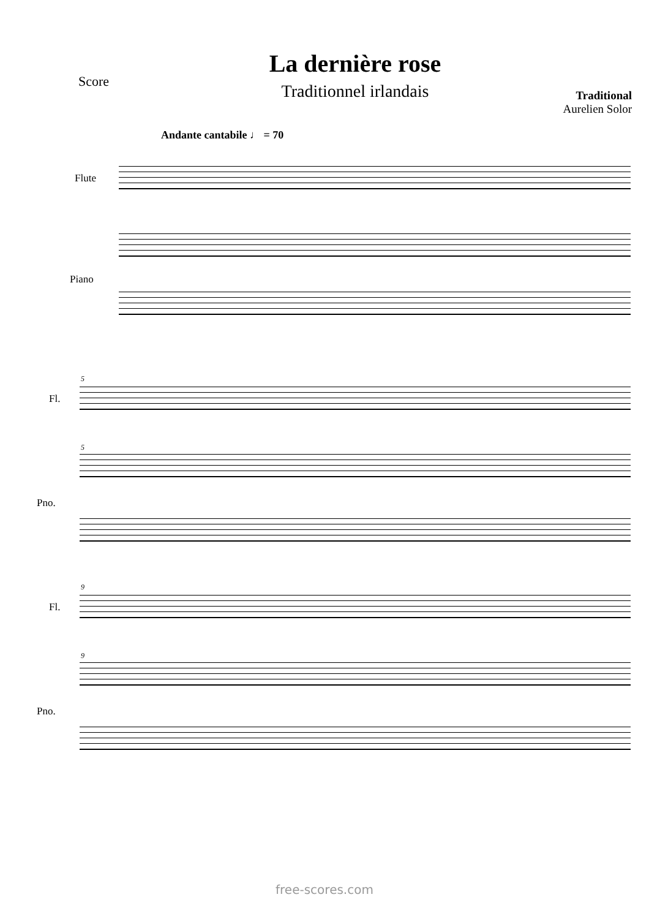Score
La dernière rose
Traditionnel irlandais
Traditional
Aurelien Solor
Andante cantabile ♩ = 70
Flute
Piano
5
Fl.
5
Pno.
9
Fl.
9
Pno.
free-scores.com